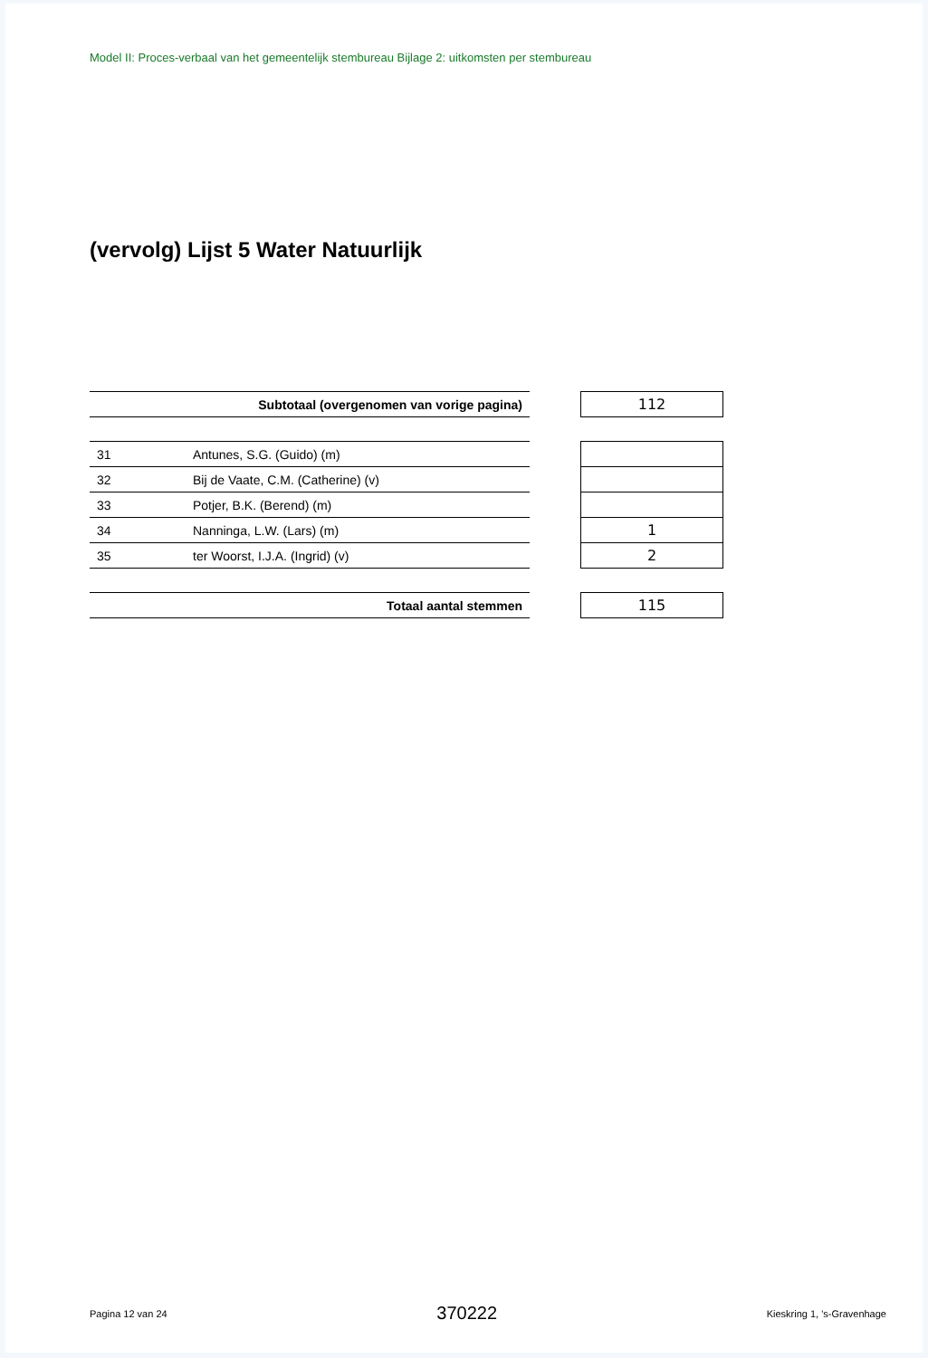Model II: Proces-verbaal van het gemeentelijk stembureau Bijlage 2: uitkomsten per stembureau
(vervolg) Lijst 5 Water Natuurlijk
| Subtotaal (overgenomen van vorige pagina) | | | 112 |
| 31 | Antunes, S.G. (Guido) (m) | | |
| 32 | Bij de Vaate, C.M. (Catherine) (v) | | |
| 33 | Potjer, B.K. (Berend) (m) | | |
| 34 | Nanninga, L.W. (Lars) (m) | | 1 |
| 35 | ter Woorst, I.J.A. (Ingrid) (v) | | 2 |
| Totaal aantal stemmen | | | 115 |
Pagina 12 van 24 370222 Kieskring 1, 's-Gravenhage